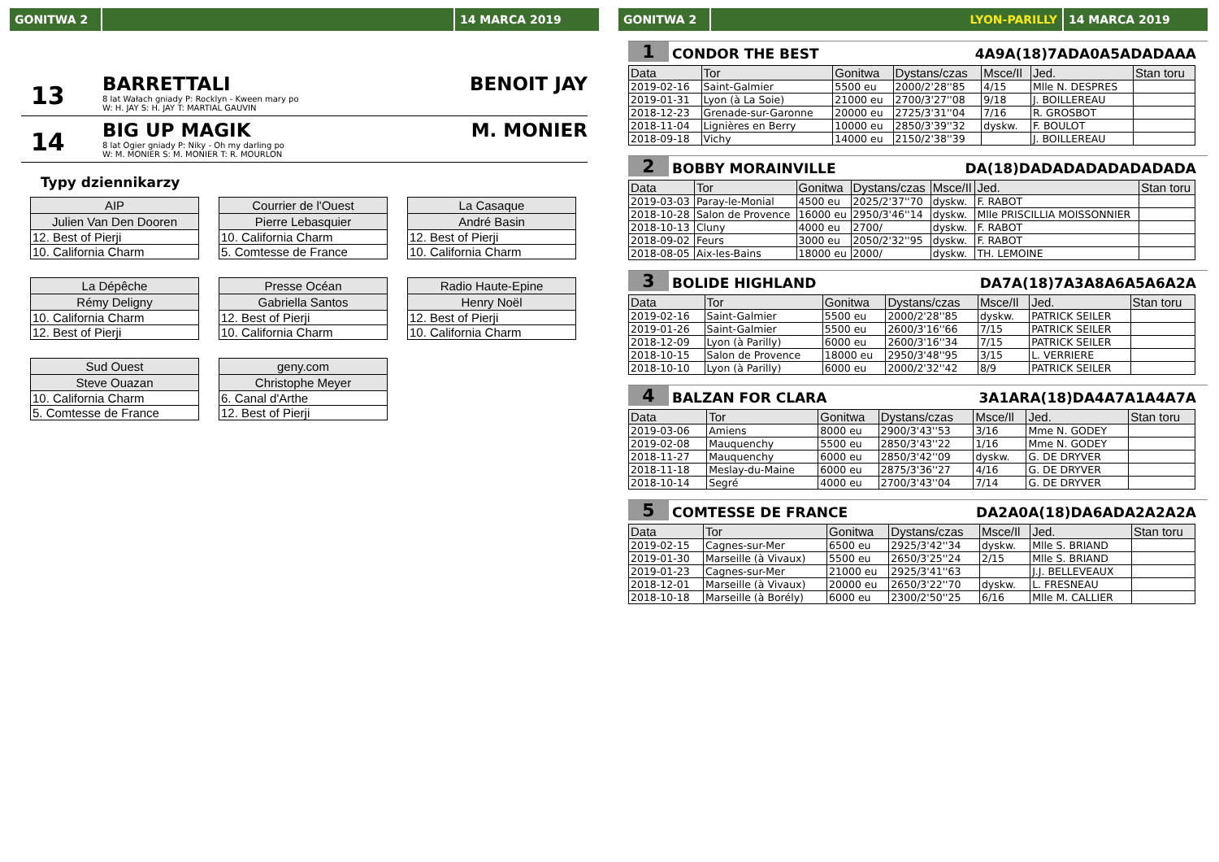GONITWA 2 14 MARCA 2019
13
BARRETTALI
8 lat Wałach gniady P: Rocklyn - Kween mary po
W: H. JAY S: H. JAY T: MARTIAL GAUVIN
BENOIT JAY
14
BIG UP MAGIK
8 lat Ogier gniady P: Niky - Oh my darling po
W: M. MONIER S: M. MONIER T: R. MOURLON
M. MONIER
Typy dziennikarzy
| AIP |
| --- |
| Julien Van Den Dooren |
| 12. Best of Pierji |
| 10. California Charm |
| Courrier de l'Ouest |
| --- |
| Pierre Lebasquier |
| 10. California Charm |
| 5. Comtesse de France |
| La Casaque |
| --- |
| André Basin |
| 12. Best of Pierji |
| 10. California Charm |
| La Dépêche |
| --- |
| Rémy Deligny |
| 10. California Charm |
| 12. Best of Pierji |
| Presse Océan |
| --- |
| Gabriella Santos |
| 12. Best of Pierji |
| 10. California Charm |
| Radio Haute-Epine |
| --- |
| Henry Noël |
| 12. Best of Pierji |
| 10. California Charm |
| Sud Ouest |
| --- |
| Steve Ouazan |
| 10. California Charm |
| 5. Comtesse de France |
| geny.com |
| --- |
| Christophe Meyer |
| 6. Canal d'Arthe |
| 12. Best of Pierji |
GONITWA 2 LYON-PARILLY 14 MARCA 2019
1 CONDOR THE BEST 4A9A(18)7ADA0A5ADADAAA
| Data | Tor | Gonitwa | Dystans/czas | Msce/Il | Jed. | Stan toru |
| --- | --- | --- | --- | --- | --- | --- |
| 2019-02-16 | Saint-Galmier | 5500 eu | 2000/2'28''85 | 4/15 | Mlle N. DESPRES | |
| 2019-01-31 | Lyon (à La Soie) | 21000 eu | 2700/3'27''08 | 9/18 | J. BOILLEREAU | |
| 2018-12-23 | Grenade-sur-Garonne | 20000 eu | 2725/3'31''04 | 7/16 | R. GROSBOT | |
| 2018-11-04 | Lignières en Berry | 10000 eu | 2850/3'39''32 | dyskw. | F. BOULOT | |
| 2018-09-18 | Vichy | 14000 eu | 2150/2'38''39 | | J. BOILLEREAU | |
2 BOBBY MORAINVILLE DA(18)DADADADADADADADA
| Data | Tor | Gonitwa | Dystans/czas | Msce/Il | Jed. | Stan toru |
| --- | --- | --- | --- | --- | --- | --- |
| 2019-03-03 | Paray-le-Monial | 4500 eu | 2025/2'37''70 | dyskw. | F. RABOT | |
| 2018-10-28 | Salon de Provence | 16000 eu | 2950/3'46''14 | dyskw. | Mlle PRISCILLIA MOISSONNIER | |
| 2018-10-13 | Cluny | 4000 eu | 2700/ | dyskw. | F. RABOT | |
| 2018-09-02 | Feurs | 3000 eu | 2050/2'32''95 | dyskw. | F. RABOT | |
| 2018-08-05 | Aix-les-Bains | 18000 eu | 2000/ | dyskw. | TH. LEMOINE | |
3 BOLIDE HIGHLAND DA7A(18)7A3A8A6A5A6A2A
| Data | Tor | Gonitwa | Dystans/czas | Msce/Il | Jed. | Stan toru |
| --- | --- | --- | --- | --- | --- | --- |
| 2019-02-16 | Saint-Galmier | 5500 eu | 2000/2'28''85 | dyskw. | PATRICK SEILER | |
| 2019-01-26 | Saint-Galmier | 5500 eu | 2600/3'16''66 | 7/15 | PATRICK SEILER | |
| 2018-12-09 | Lyon (à Parilly) | 6000 eu | 2600/3'16''34 | 7/15 | PATRICK SEILER | |
| 2018-10-15 | Salon de Provence | 18000 eu | 2950/3'48''95 | 3/15 | L. VERRIERE | |
| 2018-10-10 | Lyon (à Parilly) | 6000 eu | 2000/2'32''42 | 8/9 | PATRICK SEILER | |
4 BALZAN FOR CLARA 3A1ARA(18)DA4A7A1A4A7A
| Data | Tor | Gonitwa | Dystans/czas | Msce/Il | Jed. | Stan toru |
| --- | --- | --- | --- | --- | --- | --- |
| 2019-03-06 | Amiens | 8000 eu | 2900/3'43''53 | 3/16 | Mme N. GODEY | |
| 2019-02-08 | Mauquenchy | 5500 eu | 2850/3'43''22 | 1/16 | Mme N. GODEY | |
| 2018-11-27 | Mauquenchy | 6000 eu | 2850/3'42''09 | dyskw. | G. DE DRYVER | |
| 2018-11-18 | Meslay-du-Maine | 6000 eu | 2875/3'36''27 | 4/16 | G. DE DRYVER | |
| 2018-10-14 | Segré | 4000 eu | 2700/3'43''04 | 7/14 | G. DE DRYVER | |
5 COMTESSE DE FRANCE DA2A0A(18)DA6ADA2A2A2A
| Data | Tor | Gonitwa | Dystans/czas | Msce/Il | Jed. | Stan toru |
| --- | --- | --- | --- | --- | --- | --- |
| 2019-02-15 | Cagnes-sur-Mer | 6500 eu | 2925/3'42''34 | dyskw. | Mlle S. BRIAND | |
| 2019-01-30 | Marseille (à Vivaux) | 5500 eu | 2650/3'25''24 | 2/15 | Mlle S. BRIAND | |
| 2019-01-23 | Cagnes-sur-Mer | 21000 eu | 2925/3'41''63 | | J.J. BELLEVEAUX | |
| 2018-12-01 | Marseille (à Vivaux) | 20000 eu | 2650/3'22''70 | dyskw. | L. FRESNEAU | |
| 2018-10-18 | Marseille (à Borély) | 6000 eu | 2300/2'50''25 | 6/16 | Mlle M. CALLIER | |